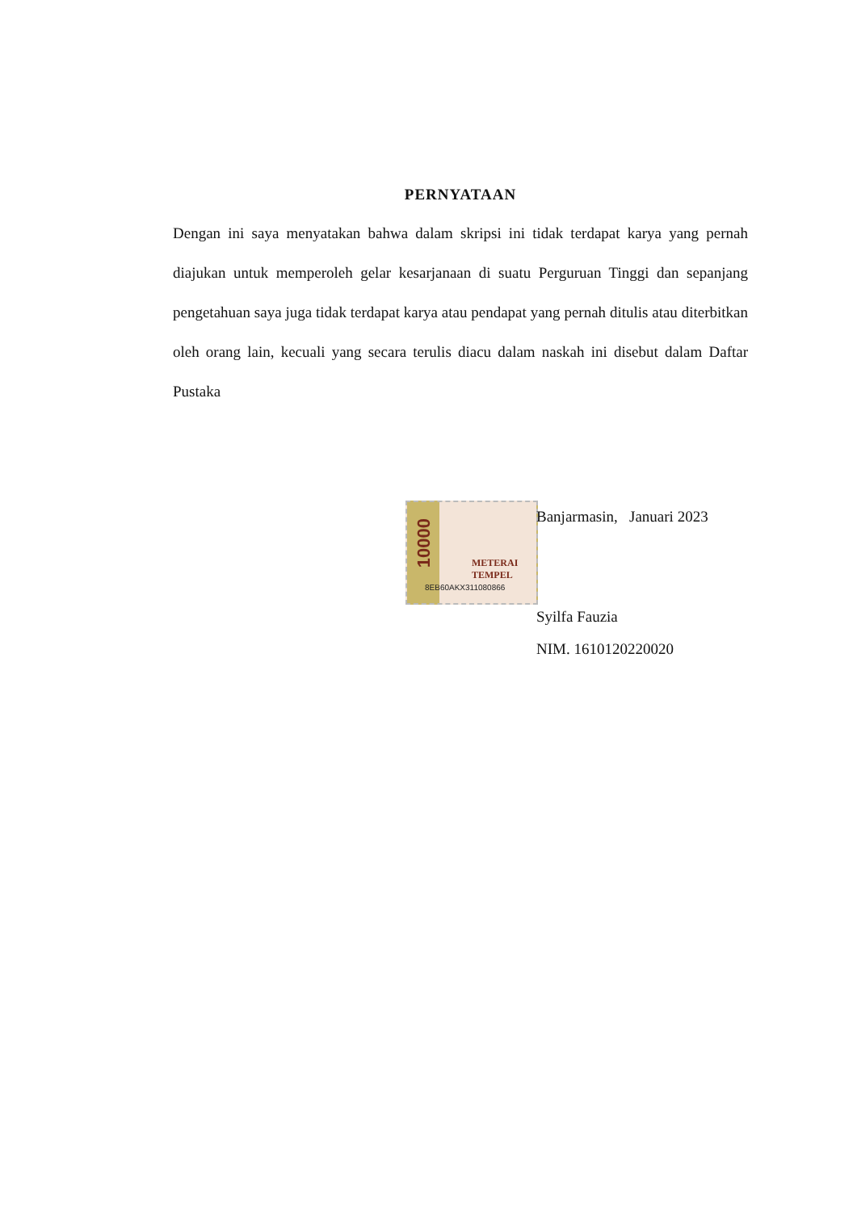10000
METERAI TEMPEL
8EB60AKX311080866
PERNYATAAN
Dengan ini saya menyatakan bahwa dalam skripsi ini tidak terdapat karya yang pernah diajukan untuk memperoleh gelar kesarjanaan di suatu Perguruan Tinggi dan sepanjang pengetahuan saya juga tidak terdapat karya atau pendapat yang pernah ditulis atau diterbitkan oleh orang lain, kecuali yang secara terulis diacu dalam naskah ini disebut dalam Daftar Pustaka
Banjarmasin, Januari 2023
Syilfa Fauzia
NIM. 1610120220020